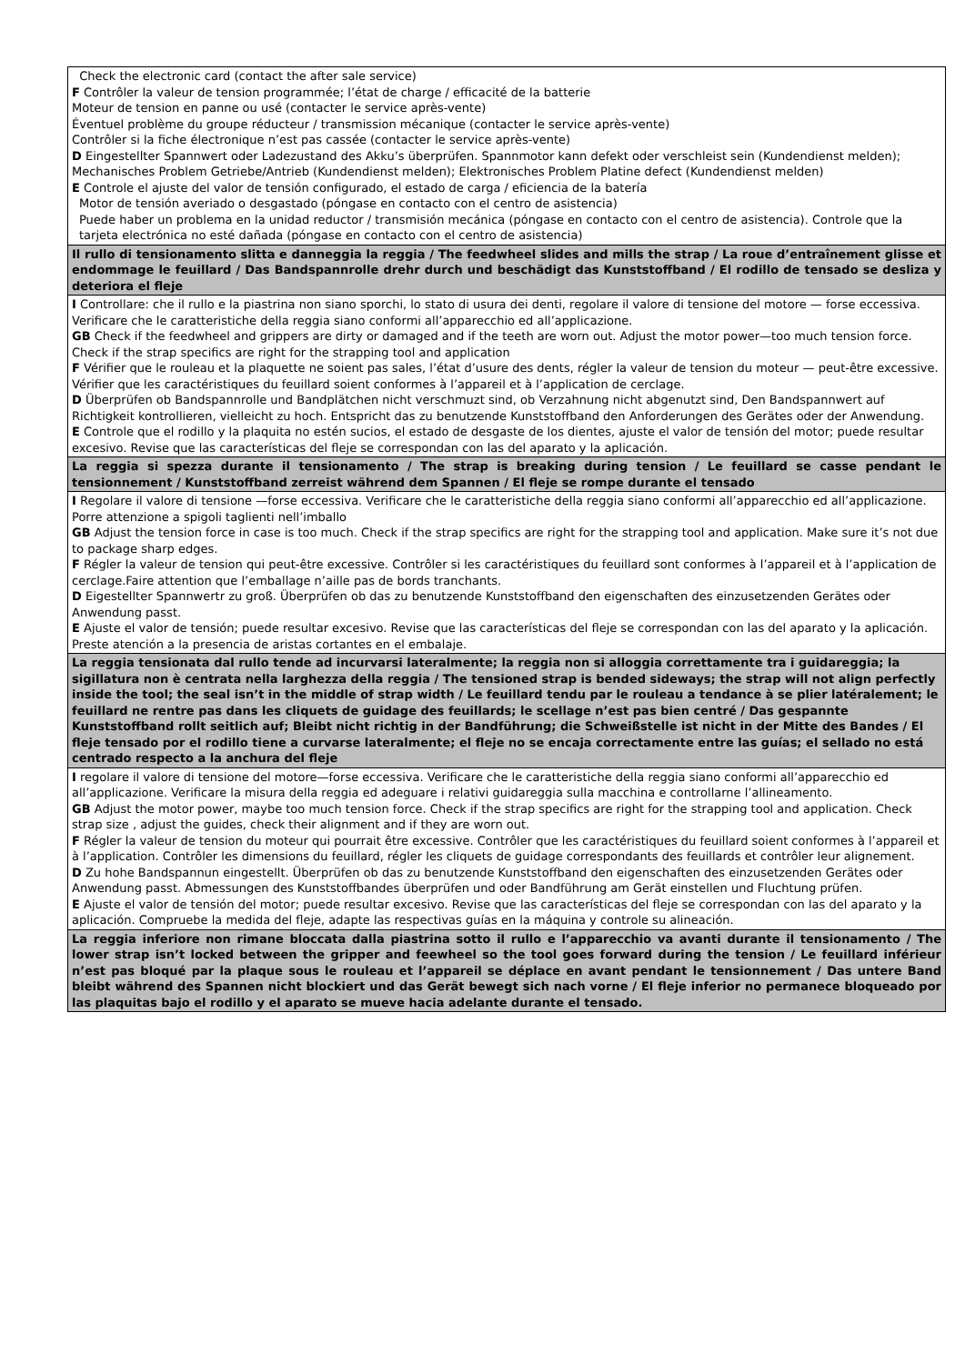| Check the electronic card (contact the after sale service) F Contrôler la valeur de tension programmée; l’état de charge / efficacité de la batterie Moteur de tension en panne ou usé (contacter le service après-vente) Éventuel problème du groupe réducteur / transmission mécanique (contacter le service après-vente) Contrôler si la fiche électronique n’est pas cassée (contacter le service après-vente) D Eingestellter Spannwert oder Ladezustand des Akku’s überprüfen. Spannmotor kann defekt oder verschleist sein (Kundendienst melden); Mechanisches Problem Getriebe/Antrieb (Kundendienst melden); Elektronisches Problem Platine defect (Kundendienst melden) E Controle el ajuste del valor de tensión configurado, el estado de carga / eficiencia de la batería Motor de tensión averiado o desgastado (póngase en contacto con el centro de asistencia) Puede haber un problema en la unidad reductor / transmisión mecánica (póngase en contacto con el centro de asistencia). Controle que la tarjeta electrónica no esté dañada (póngase en contacto con el centro de asistencia) |
| Il rullo di tensionamento slitta e danneggia la reggia / The feedwheel slides and mills the strap / La roue d’entraînement glisse et endommage le feuillard / Das Bandspannrolle drehr durch und beschädigt das Kunststoffband / El rodillo de tensado se desliza y deteriora el fleje |
| I Controllare: che il rullo e la piastrina non siano sporchi, lo stato di usura dei denti, regolare il valore di tensione del motore — forse eccessiva. Verificare che le caratteristiche della reggia siano conformi all’apparecchio ed all’applicazione. GB Check if the feedwheel and grippers are dirty or damaged and if the teeth are worn out. Adjust the motor power—too much tension force. Check if the strap specifics are right for the strapping tool and application F Vérifier que le rouleau et la plaquette ne soient pas sales, l’état d’usure des dents, régler la valeur de tension du moteur — peut-être excessive. Vérifier que les caractéristiques du feuillard soient conformes à l’appareil et à l’application de cerclage. D Überprüfen ob Bandspannrolle und Bandplätchen nicht verschmuzt sind, ob Verzahnung nicht abgenutzt sind, Den Bandspannwert auf Richtigkeit kontrollieren, vielleicht zu hoch. Entspricht das zu benutzende Kunststoffband den Anforderungen des Gerätes oder der Anwendung. E Controle que el rodillo y la plaquita no estén sucios, el estado de desgaste de los dientes, ajuste el valor de tensión del motor; puede resultar excesivo. Revise que las características del fleje se correspondan con las del aparato y la aplicación. |
| La reggia si spezza durante il tensionamento / The strap is breaking during tension / Le feuillard se casse pendant le tensionnement / Kunststoffband zerreist während dem Spannen / El fleje se rompe durante el tensado |
| I Regolare il valore di tensione —forse eccessiva. Verificare che le caratteristiche della reggia siano conformi all’apparecchio ed all’applicazione. Porre attenzione a spigoli taglienti nell’imballo GB Adjust the tension force in case is too much. Check if the strap specifics are right for the strapping tool and application. Make sure it’s not due to package sharp edges. F Régler la valeur de tension qui peut-être excessive. Contrôler si les caractéristiques du feuillard sont conformes à l’appareil et à l’application de cerclage.Faire attention que l’emballage n’aille pas de bords tranchants. D Eigestellter Spannwertr zu groß. Überprüfen ob das zu benutzende Kunststoffband den eigenschaften des einzusetzenden Gerätes oder Anwendung passt. E Ajuste el valor de tensión; puede resultar excesivo. Revise que las características del fleje se correspondan con las del aparato y la aplicación. Preste atención a la presencia de aristas cortantes en el embalaje. |
| La reggia tensionata dal rullo tende ad incurvarsi lateralmente; la reggia non si alloggia correttamente tra i guidareggia; la sigillatura non è centrata nella larghezza della reggia / The tensioned strap is bended sideways; the strap will not align perfectly inside the tool; the seal isn’t in the middle of strap width / Le feuillard tendu par le rouleau a tendance à se plier latéralement; le feuillard ne rentre pas dans les cliquets de guidage des feuillards; le scellage n’est pas bien centré / Das gespannte Kunststoffband rollt seitlich auf; Bleibt nicht richtig in der Bandführung; die Schweißstelle ist nicht in der Mitte des Bandes / El fleje tensado por el rodillo tiene a curvarse lateralmente; el fleje no se encaja correctamente entre las guías; el sellado no está centrado respecto a la anchura del fleje |
| I regolare il valore di tensione del motore—forse eccessiva. Verificare che le caratteristiche della reggia siano conformi all’apparecchio ed all’applicazione. Verificare la misura della reggia ed adeguare i relativi guidareggia sulla macchina e controllarne l’allineamento. GB Adjust the motor power, maybe too much tension force. Check if the strap specifics are right for the strapping tool and application. Check strap size , adjust the guides, check their alignment and if they are worn out. F Régler la valeur de tension du moteur qui pourrait être excessive. Contrôler que les caractéristiques du feuillard soient conformes à l’appareil et à l’application. Contrôler les dimensions du feuillard, régler les cliquets de guidage correspondants des feuillards et contrôler leur alignement. D Zu hohe Bandspannun eingestellt. Überprüfen ob das zu benutzende Kunststoffband den eigenschaften des einzusetzenden Gerätes oder Anwendung passt. Abmessungen des Kunststoffbandes überprüfen und oder Bandführung am Gerät einstellen und Fluchtung prüfen. E Ajuste el valor de tensión del motor; puede resultar excesivo. Revise que las características del fleje se correspondan con las del aparato y la aplicación. Compruebe la medida del fleje, adapte las respectivas guías en la máquina y controle su alineación. |
| La reggia inferiore non rimane bloccata dalla piastrina sotto il rullo e l’apparecchio va avanti durante il tensionamento / The lower strap isn’t locked between the gripper and feewheel so the tool goes forward during the tension / Le feuillard inférieur n’est pas bloqué par la plaque sous le rouleau et l’appareil se déplace en avant pendant le tensionnement / Das untere Band bleibt während des Spannen nicht blockiert und das Gerät bewegt sich nach vorne / El fleje inferior no permanece bloqueado por las plaquitas bajo el rodillo y el aparato se mueve hacia adelante durante el tensado. |